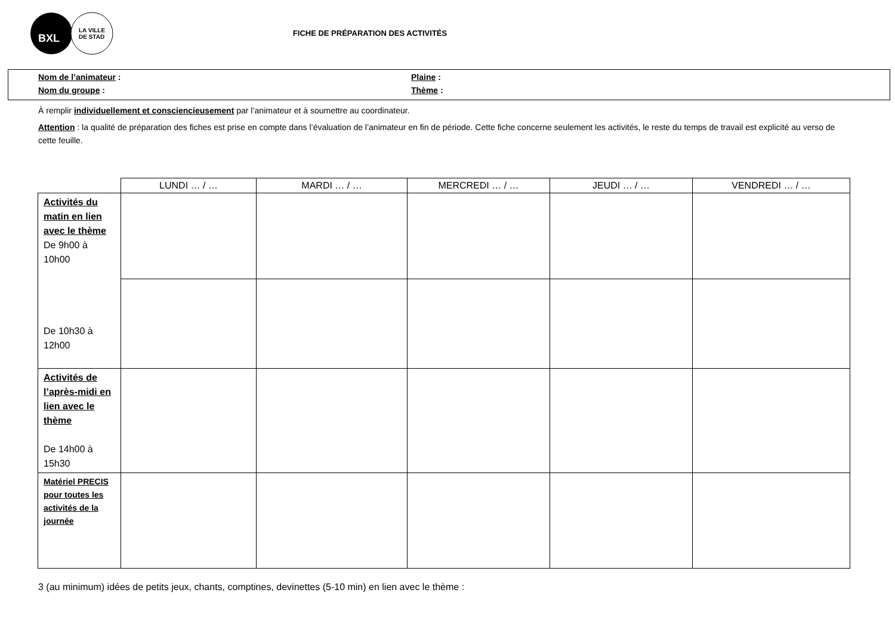BXL
LA VILLE
DE STAD
FICHE DE PRÉPARATION DES ACTIVITÉS
Nom de l’animateur : Plaine :
Nom du groupe : Thème :
À remplir individuellement et consciencieusement par l’animateur et à soumettre au coordinateur.
Attention : la qualité de préparation des fiches est prise en compte dans l’évaluation de l’animateur en fin de période. Cette fiche concerne seulement les activités, le reste du temps de travail est explicité au verso de cette feuille.
| | LUNDI … / … | MARDI … / … | MERCREDI … / … | JEUDI … / … | VENDREDI … / … |
| --- | --- | --- | --- | --- | --- |
| Activités du matin en lien avec le thème De 9h00 à 10h00 De 10h30 à 12h00 | | | | | |
| Activités de l’après-midi en lien avec le thème De 14h00 à 15h30 | | | | | |
| Matériel PRECIS pour toutes les activités de la journée | | | | | |
3 (au minimum) idées de petits jeux, chants, comptines, devinettes (5-10 min) en lien avec le thème :